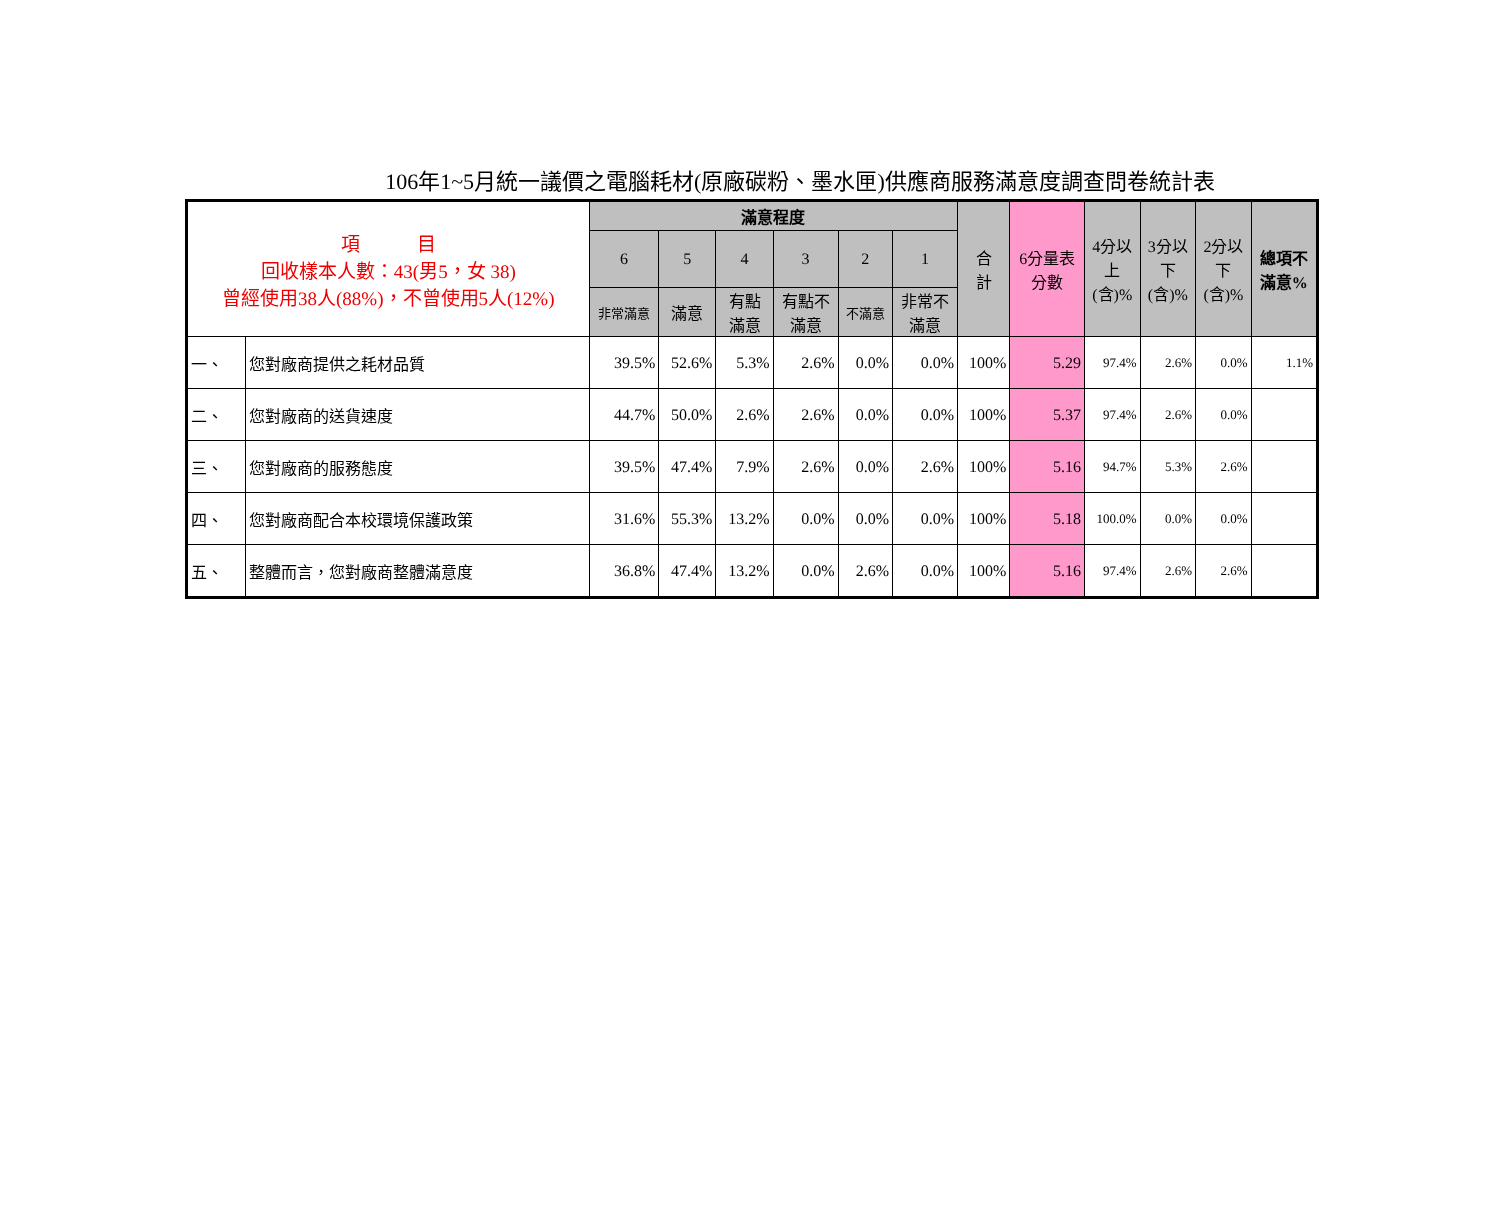106年1~5月統一議價之電腦耗材(原廠碳粉、墨水匣)供應商服務滿意度調查問卷統計表
| 項 目 回收樣本人數：43(男5，女 38) 曾經使用38人(88%)，不曾使用5人(12%) | | 滿意程度 | | | | | | 合 計 | 6分量表 分數 | 4分以 上 (含)% | 3分以 下 (含)% | 2分以 下 (含)% | 總項不 滿意% |
| --- | --- | --- | --- | --- | --- | --- | --- | --- | --- | --- | --- | --- | --- |
| | | 6 | 5 | 4 | 3 | 2 | 1 | | | | | | |
| | | 非常滿意 | 滿意 | 有點 滿意 | 有點不 滿意 | 不滿意 | 非常不 滿意 | | | | | | |
| 一、 | 您對廠商提供之耗材品質 | 39.5% | 52.6% | 5.3% | 2.6% | 0.0% | 0.0% | 100% | 5.29 | 97.4% | 2.6% | 0.0% | 1.1% |
| 二、 | 您對廠商的送貨速度 | 44.7% | 50.0% | 2.6% | 2.6% | 0.0% | 0.0% | 100% | 5.37 | 97.4% | 2.6% | 0.0% | |
| 三、 | 您對廠商的服務態度 | 39.5% | 47.4% | 7.9% | 2.6% | 0.0% | 2.6% | 100% | 5.16 | 94.7% | 5.3% | 2.6% | |
| 四、 | 您對廠商配合本校環境保護政策 | 31.6% | 55.3% | 13.2% | 0.0% | 0.0% | 0.0% | 100% | 5.18 | 100.0% | 0.0% | 0.0% | |
| 五、 | 整體而言，您對廠商整體滿意度 | 36.8% | 47.4% | 13.2% | 0.0% | 2.6% | 0.0% | 100% | 5.16 | 97.4% | 2.6% | 2.6% | |